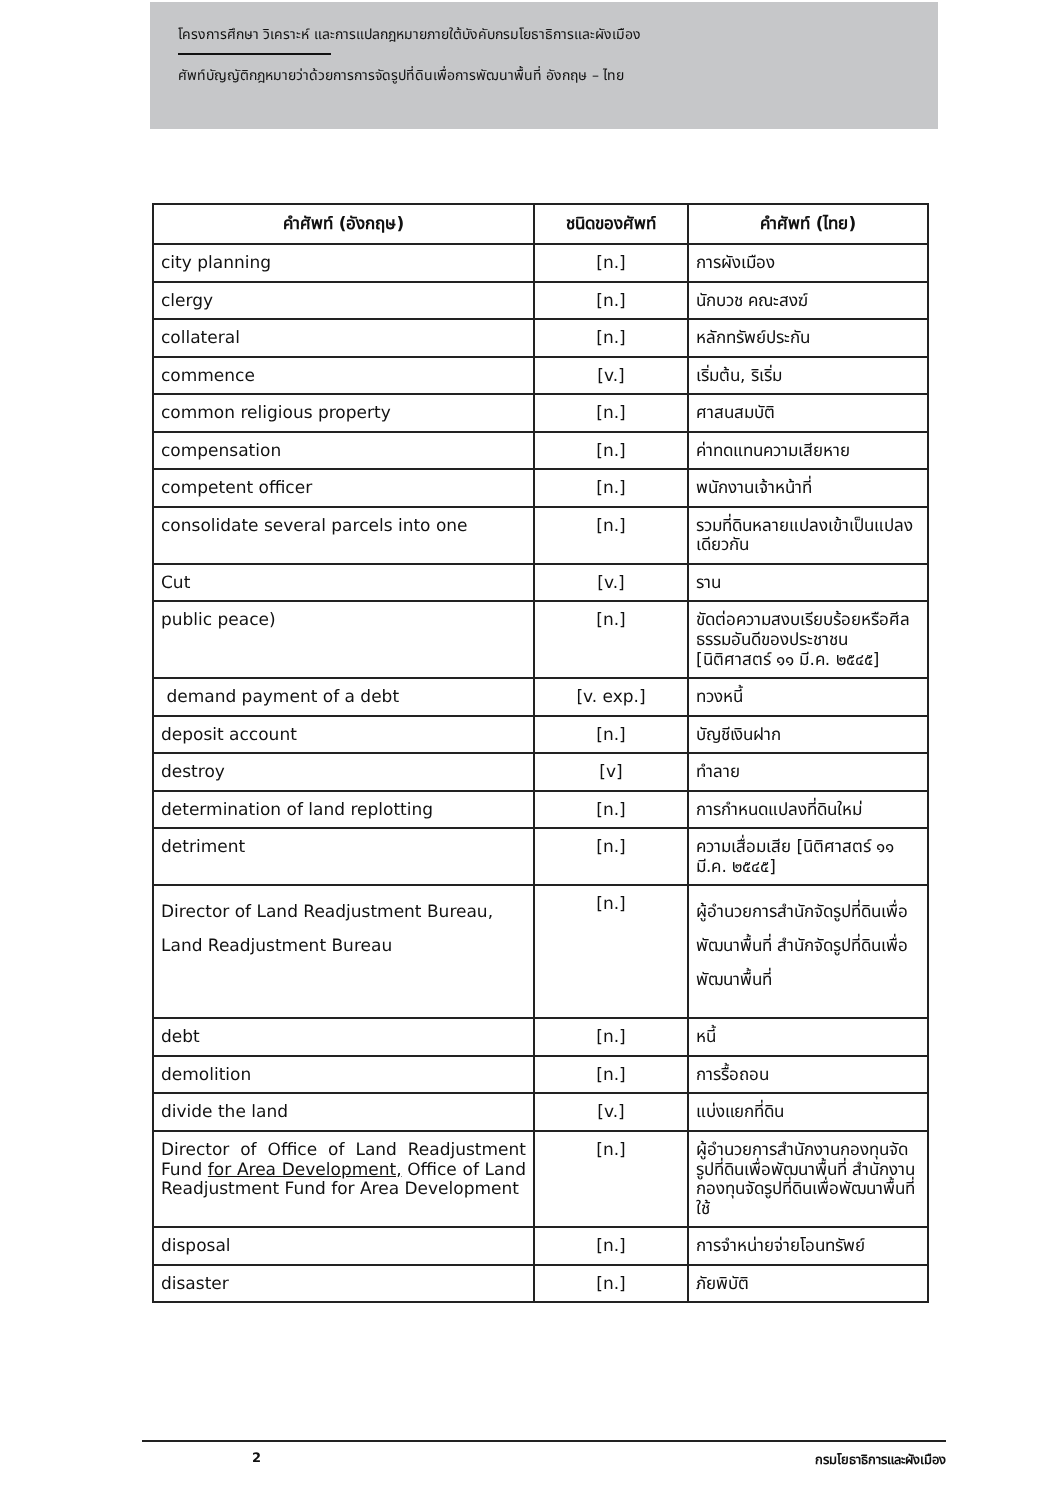โครงการศึกษา วิเคราะห์ และการแปลกฎหมายภายใต้บังคับกรมโยธาธิการและผังเมือง
ศัพท์บัญญัติกฎหมายว่าด้วยการการจัดรูปที่ดินเพื่อการพัฒนาพื้นที่ อังกฤษ – ไทย
| คำศัพท์ (อังกฤษ) | ชนิดของศัพท์ | คำศัพท์ (ไทย) |
| --- | --- | --- |
| city planning | [n.] | การผังเมือง |
| clergy | [n.] | นักบวช คณะสงฆ์ |
| collateral | [n.] | หลักทรัพย์ประกัน |
| commence | [v.] | เริ่มต้น, ริเริ่ม |
| common religious property | [n.] | ศาสนสมบัติ |
| compensation | [n.] | ค่าทดแทนความเสียหาย |
| competent officer | [n.] | พนักงานเจ้าหน้าที่ |
| consolidate several parcels into one | [n.] | รวมที่ดินหลายแปลงเข้าเป็นแปลงเดียวกัน |
| Cut | [v.] | ราน |
| public peace) | [n.] | ขัดต่อความสงบเรียบร้อยหรือศีลธรรมอันดีของประชาชน [นิติศาสตร์ ๑๑ มี.ค. ๒๕๔๕] |
| demand payment of a debt | [v. exp.] | ทวงหนี้ |
| deposit account | [n.] | บัญชีเงินฝาก |
| destroy | [v] | ทำลาย |
| determination of land replotting | [n.] | การกำหนดแปลงที่ดินใหม่ |
| detriment | [n.] | ความเสื่อมเสีย [นิติศาสตร์ ๑๑ มี.ค. ๒๕๔๕] |
| Director of Land Readjustment Bureau, Land Readjustment Bureau | [n.] | ผู้อำนวยการสำนักจัดรูปที่ดินเพื่อพัฒนาพื้นที่ สำนักจัดรูปที่ดินเพื่อพัฒนาพื้นที่ |
| debt | [n.] | หนี้ |
| demolition | [n.] | การรื้อถอน |
| divide the land | [v.] | แบ่งแยกที่ดิน |
| Director of Office of Land Readjustment Fund for Area Development, Office of Land Readjustment Fund for Area Development | [n.] | ผู้อำนวยการสำนักงานกองทุนจัดรูปที่ดินเพื่อพัฒนาพื้นที่ สำนักงานกองทุนจัดรูปที่ดินเพื่อพัฒนาพื้นที่ ใช้ |
| disposal | [n.] | การจำหน่ายจ่ายโอนทรัพย์ |
| disaster | [n.] | ภัยพิบัติ |
2 กรมโยธาธิการและผังเมือง